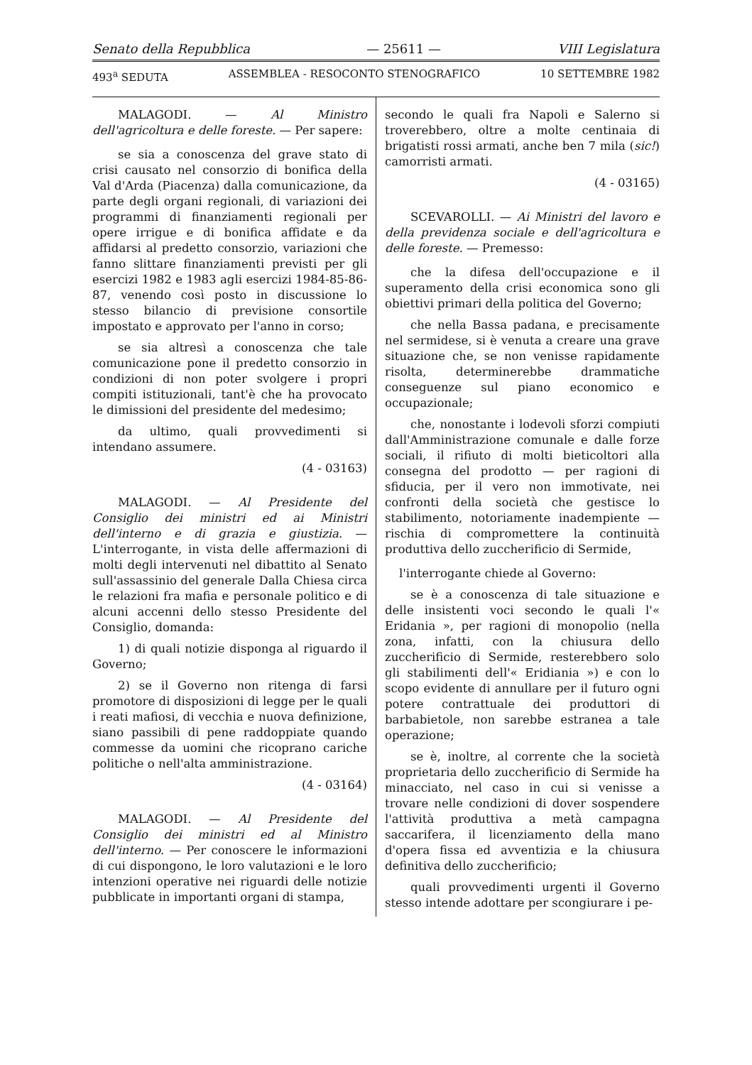Senato della Repubblica — 25611 — VIII Legislatura
493<sup>a</sup> SEDUTA ASSEMBLEA - RESOCONTO STENOGRAFICO 10 SETTEMBRE 1982
MALAGODI. — Al Ministro dell'agricoltura e delle foreste. — Per sapere:
se sia a conoscenza del grave stato di crisi causato nel consorzio di bonifica della Val d'Arda (Piacenza) dalla comunicazione, da parte degli organi regionali, di variazioni dei programmi di finanziamenti regionali per opere irrigue e di bonifica affidate e da affidarsi al predetto consorzio, variazioni che fanno slittare finanziamenti previsti per gli esercizi 1982 e 1983 agli esercizi 1984-85-86-87, venendo così posto in discussione lo stesso bilancio di previsione consortile impostato e approvato per l'anno in corso;
se sia altresì a conoscenza che tale comunicazione pone il predetto consorzio in condizioni di non poter svolgere i propri compiti istituzionali, tant'è che ha provocato le dimissioni del presidente del medesimo;
da ultimo, quali provvedimenti si intendano assumere.
(4 - 03163)
MALAGODI. — Al Presidente del Consiglio dei ministri ed ai Ministri dell'interno e di grazia e giustizia. — L'interrogante, in vista delle affermazioni di molti degli intervenuti nel dibattito al Senato sull'assassinio del generale Dalla Chiesa circa le relazioni fra mafia e personale politico e di alcuni accenni dello stesso Presidente del Consiglio, domanda:
1) di quali notizie disponga al riguardo il Governo;
2) se il Governo non ritenga di farsi promotore di disposizioni di legge per le quali i reati mafiosi, di vecchia e nuova definizione, siano passibili di pene raddoppiate quando commesse da uomini che ricoprano cariche politiche o nell'alta amministrazione.
(4 - 03164)
MALAGODI. — Al Presidente del Consiglio dei ministri ed al Ministro dell'interno. — Per conoscere le informazioni di cui dispongono, le loro valutazioni e le loro intenzioni operative nei riguardi delle notizie pubblicate in importanti organi di stampa,
secondo le quali fra Napoli e Salerno si troverebbero, oltre a molte centinaia di brigatisti rossi armati, anche ben 7 mila (sic!) camorristi armati.
(4 - 03165)
SCEVAROLLI. — Ai Ministri del lavoro e della previdenza sociale e dell'agricoltura e delle foreste. — Premesso:
che la difesa dell'occupazione e il superamento della crisi economica sono gli obiettivi primari della politica del Governo;
che nella Bassa padana, e precisamente nel sermidese, si è venuta a creare una grave situazione che, se non venisse rapidamente risolta, determinerebbe drammatiche conseguenze sul piano economico e occupazionale;
che, nonostante i lodevoli sforzi compiuti dall'Amministrazione comunale e dalle forze sociali, il rifiuto di molti bieticoltori alla consegna del prodotto — per ragioni di sfiducia, per il vero non immotivate, nei confronti della società che gestisce lo stabilimento, notoriamente inadempiente — rischia di compromettere la continuità produttiva dello zuccherificio di Sermide,
l'interrogante chiede al Governo:
se è a conoscenza di tale situazione e delle insistenti voci secondo le quali l'« Eridania », per ragioni di monopolio (nella zona, infatti, con la chiusura dello zuccherificio di Sermide, resterebbero solo gli stabilimenti dell'« Eridiania ») e con lo scopo evidente di annullare per il futuro ogni potere contrattuale dei produttori di barbabietole, non sarebbe estranea a tale operazione;
se è, inoltre, al corrente che la società proprietaria dello zuccherificio di Sermide ha minacciato, nel caso in cui si venisse a trovare nelle condizioni di dover sospendere l'attività produttiva a metà campagna saccarifera, il licenziamento della mano d'opera fissa ed avventizia e la chiusura definitiva dello zuccherificio;
quali provvedimenti urgenti il Governo stesso intende adottare per scongiurare i pe-